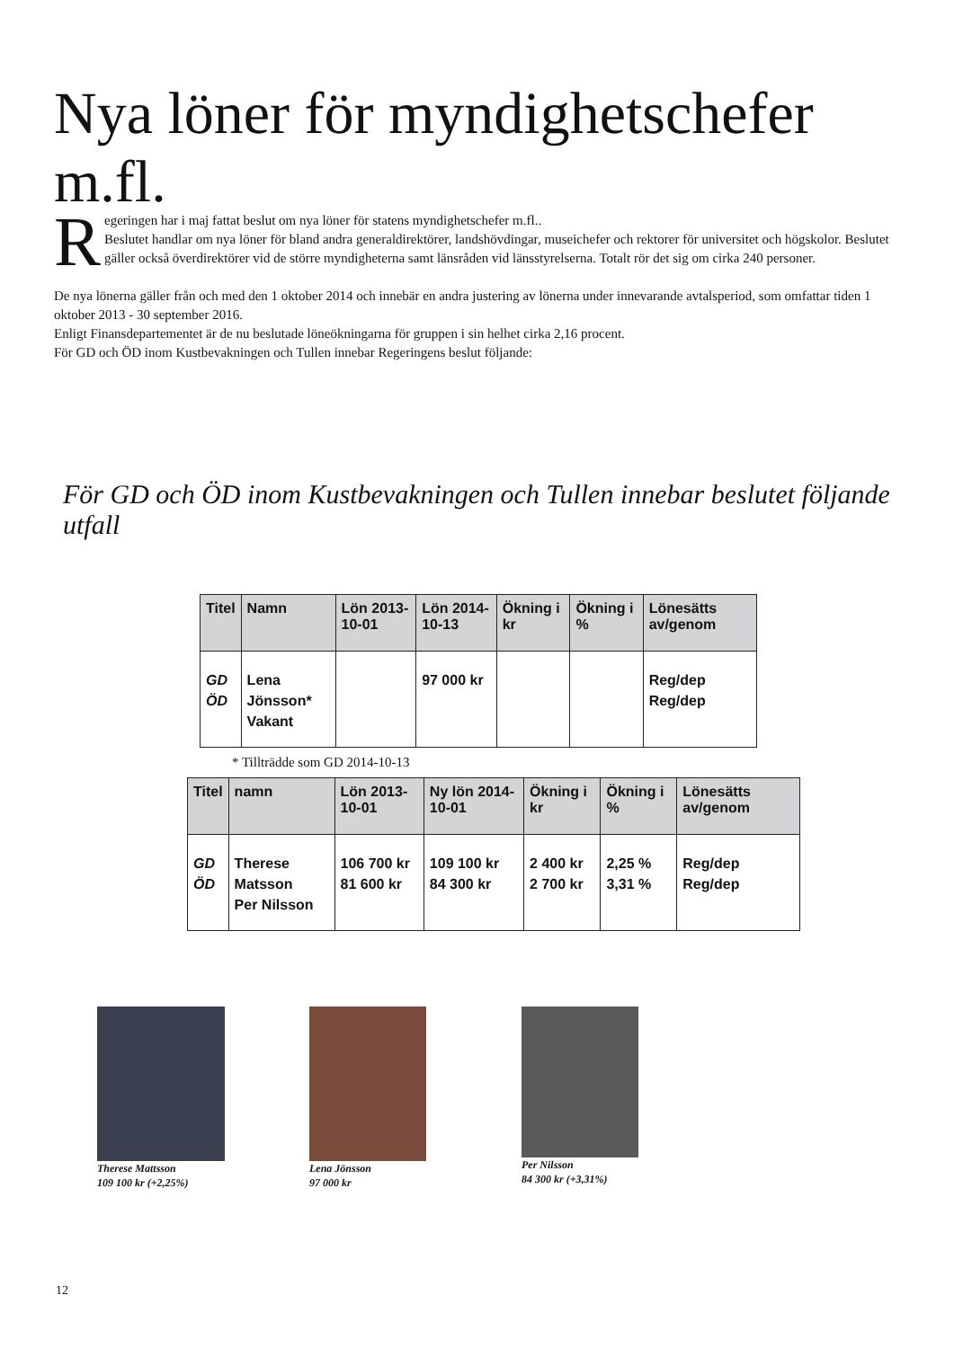Nya löner för myndighetschefer m.fl.
Regeringen har i maj fattat beslut om nya löner för statens myndighetschefer m.fl..
Beslutet handlar om nya löner för bland andra generaldirektörer, landshövdingar, museichefer och rektorer för universitet och högskolor. Beslutet gäller också överdirektörer vid de större myndigheterna samt länsråden vid länsstyrelserna. Totalt rör det sig om cirka 240 personer.
De nya lönerna gäller från och med den 1 oktober 2014 och innebär en andra justering av lönerna under innevarande avtalsperiod, som omfattar tiden 1 oktober 2013 - 30 september 2016.
Enligt Finansdepartementet är de nu beslutade löneökningarna för gruppen i sin helhet cirka 2,16 procent.
För GD och ÖD inom Kustbevakningen och Tullen innebar Regeringens beslut följande:
För GD och ÖD inom Kustbevakningen och Tullen innebar beslutet följande utfall
| Titel | Namn | Lön 2013-10-01 | Lön 2014-10-13 | Ökning i kr | Ökning i % | Lönesätts av/genom |
| --- | --- | --- | --- | --- | --- | --- |
| GD ÖD | Lena Jönsson* Vakant | | 97 000 kr | | | Reg/dep Reg/dep |
* Tillträdde som GD 2014-10-13
| Titel | namn | Lön 2013-10-01 | Ny lön 2014-10-01 | Ökning i kr | Ökning i % | Lönesätts av/genom |
| --- | --- | --- | --- | --- | --- | --- |
| GD ÖD | Therese Matsson Per Nilsson | 106 700 kr 81 600 kr | 109 100 kr 84 300 kr | 2 400 kr 2 700 kr | 2,25 % 3,31 % | Reg/dep Reg/dep |
Therese Mattsson
109 100 kr (+2,25%)
Lena Jönsson
97 000 kr
Per Nilsson
84 300 kr (+3,31%)
12